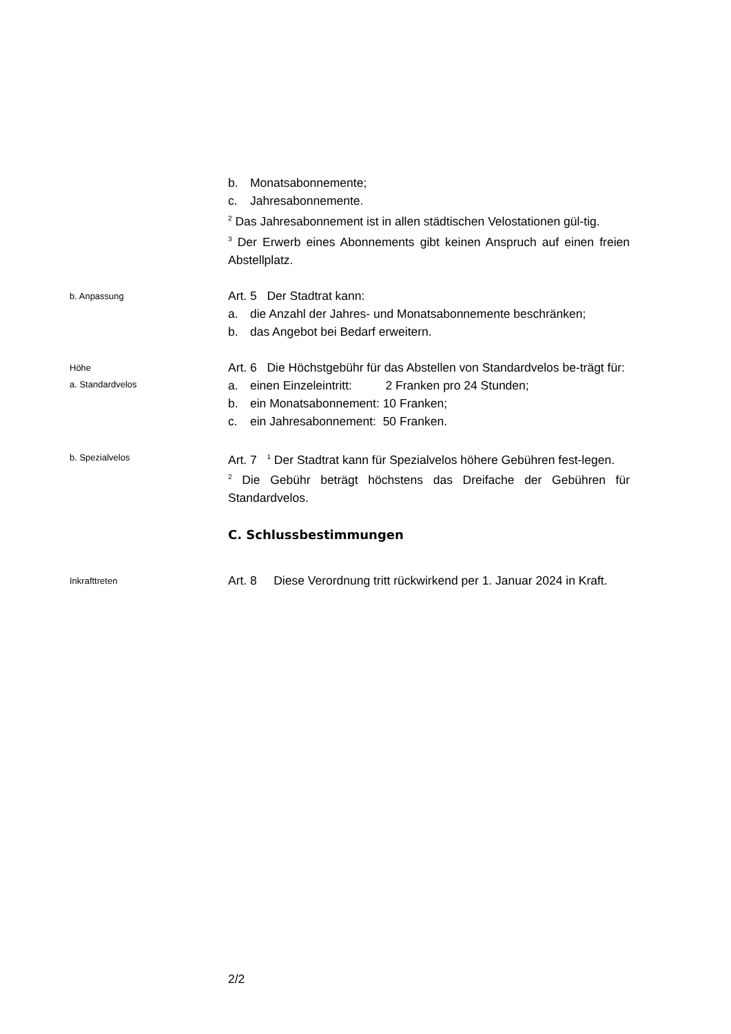b. Monatsabonnemente;
c. Jahresabonnemente.
<sup>2</sup> Das Jahresabonnement ist in allen städtischen Velostationen gül-tig.
<sup>3</sup> Der Erwerb eines Abonnements gibt keinen Anspruch auf einen freien Abstellplatz.
b. Anpassung
Art. 5 Der Stadtrat kann:
a. die Anzahl der Jahres- und Monatsabonnemente beschränken;
b. das Angebot bei Bedarf erweitern.
Höhe
a. Standardvelos
Art. 6 Die Höchstgebühr für das Abstellen von Standardvelos be-trägt für:
a. einen Einzeleintritt: 2 Franken pro 24 Stunden;
b. ein Monatsabonnement: 10 Franken;
c. ein Jahresabonnement: 50 Franken.
b. Spezialvelos
Art. 7 <sup>1</sup> Der Stadtrat kann für Spezialvelos höhere Gebühren fest-legen.
<sup>2</sup> Die Gebühr beträgt höchstens das Dreifache der Gebühren für Standardvelos.
C. Schlussbestimmungen
Inkrafttreten
Art. 8 Diese Verordnung tritt rückwirkend per 1. Januar 2024 in Kraft.
2/2